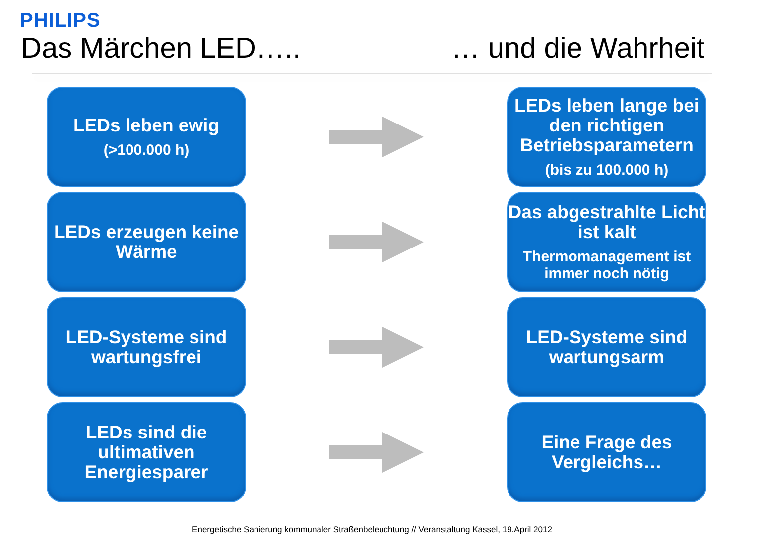PHILIPS
Das Märchen LED….. … und die Wahrheit
LEDs leben ewig
(>100.000 h)
LEDs leben lange bei den richtigen Betriebsparametern
(bis zu 100.000 h)
LEDs erzeugen keine Wärme
Das abgestrahlte Licht ist kalt
Thermomanagement ist immer noch nötig
LED-Systeme sind wartungsfrei
LED-Systeme sind wartungsarm
LEDs sind die ultimativen Energiesparer
Eine Frage des Vergleichs…
Energetische Sanierung kommunaler Straßenbeleuchtung // Veranstaltung Kassel, 19.April 2012